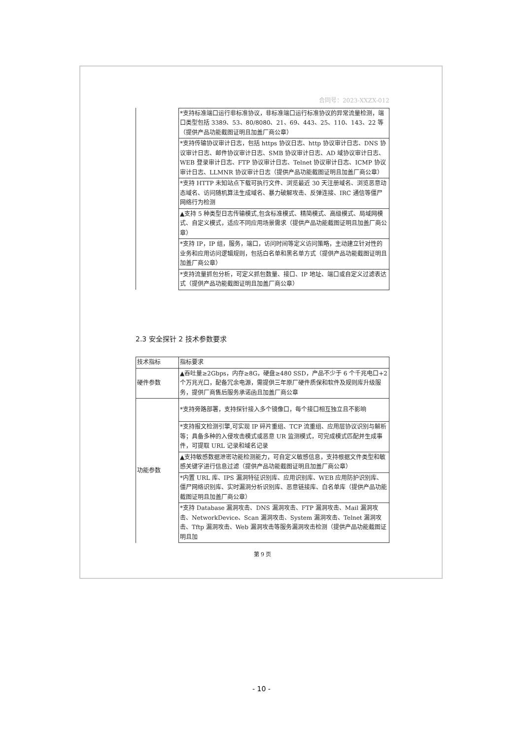合同号：2023-XXZX-012
| | *支持标准端口运行非标准协议，非标准端口运行标准协议的异常流量检测，端口类型包括 3389、53、80/8080、21、69、443、25、110、143、22 等（提供产品功能截图证明且加盖厂商公章） |
| | *支持传输协议审计日志，包括 https 协议日志、http 协议审计日志、DNS 协议审计日志、邮件协议审计日志、SMB 协议审计日志、AD 域协议审计日志、WEB 登录审计日志、FTP 协议审计日志、Telnet 协议审计日志、ICMP 协议审计日志、LLMNR 协议审计日志（提供产品功能截图证明且加盖厂商公章） |
| | *支持 HTTP 未知站点下载可执行文件、浏览最近 30 天注册域名、浏览恶意动态域名、访问随机算法生成域名、暴力破解攻击、反弹连接、IRC 通信等僵尸网络行为检测 |
| | ▲支持 5 种类型日志传输模式,包含标准模式、精简模式、高级模式、局域网模式、自定义模式，适应不同应用场景需求（提供产品功能截图证明且加盖厂商公章） |
| | *支持 IP，IP 组，服务，端口，访问时间等定义访问策略，主动建立针对性的业务和应用访问逻辑规则，包括白名单和黑名单方式（提供产品功能截图证明且加盖厂商公章） |
| | *支持流量抓包分析，可定义抓包数量、接口、IP 地址、端口或自定义过滤表达式（提供产品功能截图证明且加盖厂商公章） |
2.3 安全探针 2 技术参数要求
| 技术指标 | 指标要求 |
| 硬件参数 | ▲吞吐量≥2Gbps，内存≥8G，硬盘≥480 SSD，产品不少于 6 个千兆电口+2 个万兆光口，配备冗余电源，需提供三年原厂硬件质保和软件及规则库升级服务，提供厂商售后服务承诺函且加盖厂商公章 |
| 功能参数 | *支持旁路部署，支持探针接入多个镜像口，每个接口相互独立且不影响 |
| | *支持报文检测引擎,可实现 IP 碎片重组、TCP 流重组、应用层协议识别与解析等；具备多种的入侵攻击模式或恶意 UR 监测模式，可完成模式匹配并生成事件，可提取 URL 记录和域名记录 |
| | ▲支持敏感数据泄密功能检测能力，可自定义敏感信息，支持根据文件类型和敏感关键字进行信息过滤（提供产品功能截图证明且加盖厂商公章） |
| | *内置 URL 库、IPS 漏洞特征识别库、应用识别库、WEB 应用防护识别库、僵尸网络识别库、实时漏洞分析识别库、恶意链接库、白名单库（提供产品功能截图证明且加盖厂商公章） |
| | *支持 Database 漏洞攻击、DNS 漏洞攻击、FTP 漏洞攻击、Mail 漏洞攻击、NetworkDevice、Scan 漏洞攻击、System 漏洞攻击、Telnet 漏洞攻击、Tftp 漏洞攻击、Web 漏洞攻击等服务漏洞攻击检测（提供产品功能截图证明且加 |
第 9 页
- 10 -